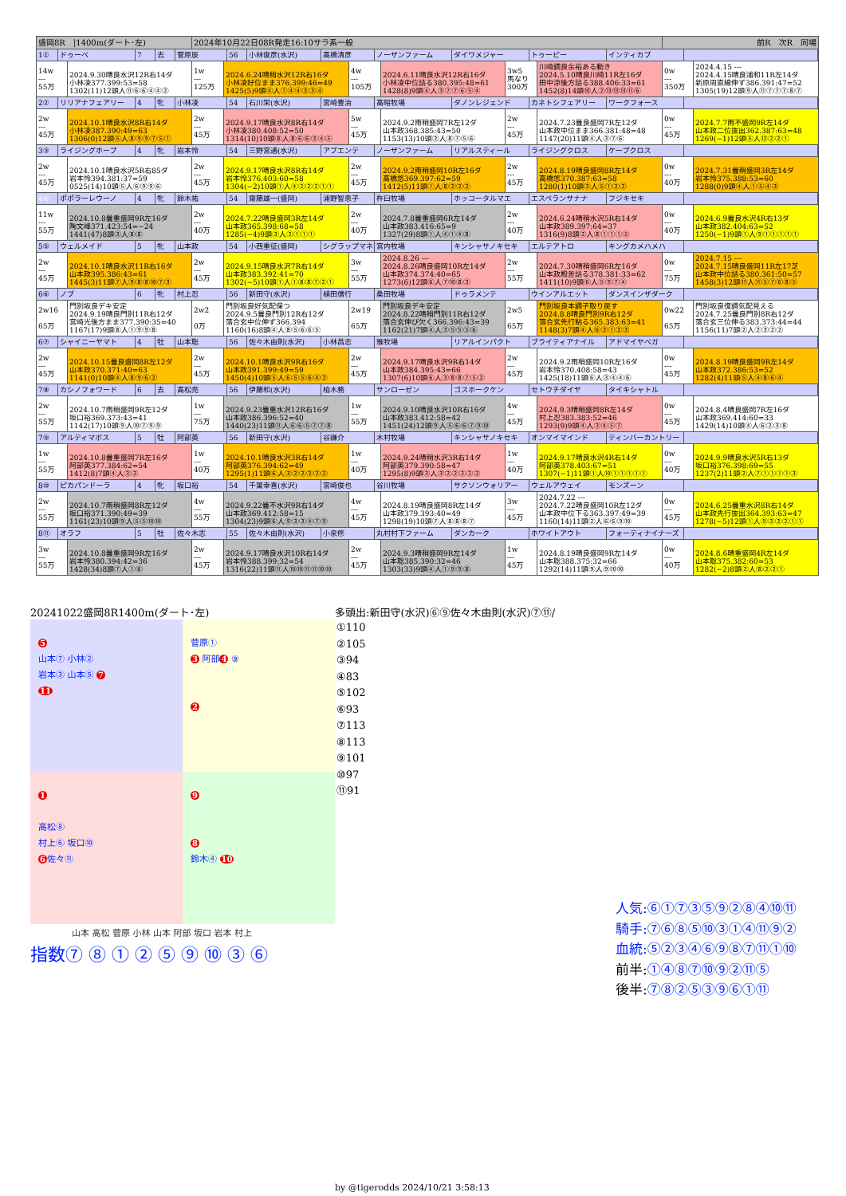| 盛岡8R /1400m(ダート･左) | | 2024年10月22日08R発走16:10サラ系一般 | | | | | | 前R 次R 同場 | |
| / 1① / ドゥーベ / 7 / 去 / 菅原辰 / 56 / 小林俊彦(水沢) / 高橋清彦 / ノーザンファーム / ダイワメジャー / トゥーピー / インティカブ / / | | | | | | | | | |
| 14w --- 55万 | 2024.9.30晴良水沢12R右14ダ 小林凌377.399:53=58 1302(11)12頭人⑪⑥⑥④④② | 1w --- 125万 | 2024.6.24晴稍水沢12R右16ダ 小林凌好位まま376.399:46=49 1425(5)9頭④人①④④③③④ | 4w --- 105万 | 2024.6.11晴良水沢12R右16ダ 小林凌中位詰る380.395:48=61 1428(8)9頭④人③⑦⑦⑥⑤④ | 3w5 馬なり 300万 | 川崎調良余裕ある動き 2024.5.10晴良川崎11R左16ダ 田中涼後方詰る388.406:33=61 1452(8)14頭⑩人②⑬⑬⑬⑪⑥ | 0w --- 350万 | 2024.4.15 --- 2024.4.15晴良浦和11R左14ダ 新原周直線伸ず386.391:47=52 1305(19)12頭⑨人⑪⑦⑦⑦⑧⑦ |
| / 2② / リリアナフェアリー / 4 / 牝 / 小林凌 / 54 / 石川栄(水沢) / 宮崎豊治 / 高昭牧場 / ダノンレジェンド / カネトシフェアリー / ワークフォース / / | | | | | | | | | |
| 2w --- 45万 | 2024.10.1晴良水沢8R右14ダ 小林凌387.390:49=63 1306(0)12頭⑤人⑧⑨⑨⑦⑤① | 2w --- 45万 | 2024.9.17晴良水沢8R右14ダ 小林凌380.408:52=50 1314(10)10頭⑧人⑧⑥⑥③④⑤ | 5w --- 45万 | 2024.9.2雨稍盛岡7R左12ダ 山本政368.385:43=50 1153(13)10頭②人⑧⑦⑤⑥ | 2w --- 45万 | 2024.7.23曇良盛岡7R左12ダ 山本政中位まま366.381:48=48 1147(20)11頭④人③⑦⑥ | 0w --- 45万 | 2024.7.7雨不盛岡9R左14ダ 山本政二位抜出362.387:63=48 1269(−1)12頭⑤人⑫②②① |
| / 3③ / ライジングホープ / 4 / 牝 / 岩本怜 / 54 / 三野宮通(水沢) / アブエンテ / ノーザンファーム / リアルスティール / ライジングクロス / ケープクロス / / | | | | | | | | | |
| 2w --- 45万 | 2024.10.1晴良水沢5R右85ダ 岩本怜394.381:37=59 0525(14)10頭⑤人⑥⑨⑨⑥ | 2w --- 45万 | 2024.9.17晴良水沢8R右14ダ 岩本怜376.403:60=58 1304(−2)10頭①人④②②②①① | 2w --- 45万 | 2024.9.2雨稍盛岡10R左16ダ 高橋悠369.397:62=59 1412(5)11頭①人⑧②②② | 2w --- 45万 | 2024.8.19晴良盛岡8R左14ダ 高橋悠370.387:63=58 1280(1)10頭③人⑤①②② | 0w --- 40万 | 2024.7.31曇稍盛岡3R左14ダ 岩本怜375.388:53=60 1288(0)9頭④人①⑤④③ |
| / 4④ / ポポラーレウーノ / 4 / 牝 / 鈴木祐 / 54 / 齋藤雄一(盛岡) / 浦野智恵子 / 杵臼牧場 / ホッコータルマエ / エスペランサナナ / フジキセキ / / | | | | | | | | | |
| 11w --- 55万 | 2024.10.8曇重盛岡9R左16ダ 陶文峰371.423:54=−24 1441(47)8頭③人⑧⑧ | 2w --- 40万 | 2024.7.22晴良盛岡3R左14ダ 山本政365.398:68=58 1285(−4)9頭③人②①①① | 2w --- 40万 | 2024.7.8曇重盛岡6R左14ダ 山本政383.416:65=9 1327(29)8頭①人④①④⑧ | 2w --- 40万 | 2024.6.24晴稍水沢5R右14ダ 山本政389.397:64=37 1316(9)8頭②人⑧①①①⑤ | 0w --- 40万 | 2024.6.9曇良水沢4R右13ダ 山本政382.404:63=52 1250(−1)9頭①人⑨①①①①① |
| / 5⑤ / ウェルメイド / 5 / 牝 / 山本政 / 54 / 小西重征(盛岡) / シグラップマネ / 宮内牧場 / キンシャサノキセキ / エルテアトロ / キングカメハメハ / / | | | | | | | | | |
| 2w --- 45万 | 2024.10.1晴良水沢11R右16ダ 山本政395.386:43=61 1445(3)11頭⑦人⑨⑧⑧⑩⑦③ | 2w --- 45万 | 2024.9.15晴良水沢7R右14ダ 山本政383.392:41=70 1302(−5)10頭①人①⑧⑧⑦②① | 3w --- 55万 | 2024.8.26 --- 2024.8.26晴良盛岡10R左14ダ 山本政374.374:40=65 1273(6)12頭⑥人⑦⑩⑧③ | 2w --- 55万 | 2024.7.30晴稍盛岡6R左16ダ 山本政殿差詰る378.381:33=62 1411(10)9頭⑥人⑤⑨⑦④ | 0w --- 75万 | 2024.7.15 --- 2024.7.15晴良盛岡11R左17芝 山本政中位詰る380.361:50=57 1458(3)12頭⑪人⑪⑤⑦⑥⑧⑤ |
| / 6⑥ / ノブ / 6 / 牝 / 村上忍 / 56 / 新田守(水沢) / 植田信行 / 桑田牧場 / ドゥラメンテ / ウインアルエット / ダンスインザダーク / / | | | | | | | | | |
| 2w16 65万 | 門別坂良デキ安定 2024.9.19晴良門別11R右12ダ 宮崎光後方まま377.390:35=40 1167(17)9頭⑧人①⑨⑨⑧ | 2w2 0万 | 門別坂良好気配保つ 2024.9.5曇良門別12R右12ダ 落合玄中位伸ず366.394 1160(16)8頭④人⑧⑤⑥⑥⑤ | 2w19 65万 | 門別坂良デキ安定 2024.8.22晴稍門別11R右12ダ 落合玄伸び欠く366.396:43=39 1162(21)7頭④人③⑤⑤⑤⑥ | 2w5 65万 | 門別坂良本調子取り戻す 2024.8.8晴良門別9R右12ダ 落合玄先行粘る365.383:63=41 1148(3)7頭④人⑥②①②③ | 0w22 65万 | 門別坂良復調気配見える 2024.7.25曇良門別8R右12ダ 落合玄三位伸る383.373:44=44 1156(11)7頭②人②③②② |
| / 6⑦ / シャイニーヤマト / 4 / 牡 / 山本聡 / 56 / 佐々木由則(水沢) / 小林昌志 / 雅牧場 / リアルインパクト / ブライティアナイル / アドマイヤベガ / / | | | | | | | | | |
| 2w --- 45万 | 2024.10.15曇良盛岡8R左12ダ 山本政370.371:40=63 1141(0)10頭④人⑧⑨⑥② | 2w --- 45万 | 2024.10.1晴良水沢9R右16ダ 山本政391.399:49=59 1450(4)10頭⑤人⑥⑤⑤⑥④② | 2w --- 45万 | 2024.9.17晴良水沢9R右14ダ 山本政384.395:43=66 1307(6)10頭⑥人③⑧⑧⑦⑤② | 2w --- 45万 | 2024.9.2雨稍盛岡10R左16ダ 岩本怜370.408:58=43 1425(18)11頭⑥人③④④⑥ | 0w --- 45万 | 2024.8.19晴良盛岡9R左14ダ 山本政372.386:53=52 1282(4)11頭⑤人④⑧⑥④ |
| / 7⑧ / カシノフォワード / 6 / 去 / 高松亮 / 56 / 伊藤和(水沢) / 柏木務 / サンローゼン / ゴスホークケン / セトウチダイヤ / タイキシャトル / / | | | | | | | | | |
| 2w --- 55万 | 2024.10.7雨稍盛岡9R左12ダ 坂口裕369.373:43=41 1142(17)10頭⑨人⑩⑦⑨⑨ | 1w --- 75万 | 2024.9.23曇重水沢12R右16ダ 山本政386.396:52=40 1440(23)11頭⑪人⑥⑥⑤⑦⑦⑧ | 1w --- 55万 | 2024.9.10晴良水沢10R右16ダ 山本政383.412:58=42 1451(24)12頭⑨人⑤⑥⑥⑦⑨⑩ | 4w --- 45万 | 2024.9.3晴稍盛岡8R左14ダ 村上忍383.383:52=46 1293(9)9頭④人③④⑤⑦ | 0w --- 45万 | 2024.8.4晴良盛岡7R左16ダ 山本政369.414:60=33 1429(14)10頭④人⑥②③⑧ |
| / 7⑨ / アルティマボス / 5 / 牡 / 阿部英 / 56 / 新田守(水沢) / 谷謙介 / 木村牧場 / キンシャサノキセキ / オンマイマインド / ティンバーカントリー / / | | | | | | | | | |
| 1w --- 55万 | 2024.10.8曇重盛岡7R左16ダ 阿部英377.384:62=54 1412(8)7頭④人③② | 1w --- 40万 | 2024.10.1晴良水沢3R右14ダ 阿部英376.394:62=49 1295(1)11頭⑥人③②②②②② | 1w --- 40万 | 2024.9.24晴稍水沢3R右14ダ 阿部英379.390:58=47 1295(8)9頭③人③②②②②② | 1w --- 40万 | 2024.9.17晴良水沢4R右14ダ 阿部英378.403:67=51 1307(−1)11頭①人⑩①①①①① | 0w --- 40万 | 2024.9.9晴良水沢5R右13ダ 坂口裕376.398:69=55 1237(2)11頭②人⑦①①①①③ |
| / 8⑩ / ピカパンドーラ / 4 / 牝 / 坂口裕 / 54 / 千葉幸喜(水沢) / 宮崎俊也 / 谷川牧場 / サクソンウォリアー / ウェルアウェイ / モンズーン / / | | | | | | | | | |
| 2w --- 55万 | 2024.10.7雨稍盛岡8R左12ダ 坂口裕371.390:49=39 1161(23)10頭⑨人⑤⑤⑩⑩ | 4w --- 55万 | 2024.9.22曇不水沢9R右14ダ 山本政369.412:58=15 1304(23)9頭⑥人⑨③③④⑦⑨ | 4w --- 45万 | 2024.8.19晴良盛岡8R左14ダ 山本政379.393:40=49 1298(19)10頭⑦人⑧⑧⑧⑦ | 3w --- 45万 | 2024.7.22 --- 2024.7.22晴良盛岡10R左12ダ 山本政中位下る363.397:49=39 1160(14)11頭②人⑥⑥⑨⑩ | 0w --- 45万 | 2024.6.25曇重水沢8R右14ダ 山本政先行抜出364.393:63=47 1278(−5)12頭①人⑨③③②①① |
| / 8⑪ / オラフ / 5 / 牡 / 佐々木志 / 55 / 佐々木由則(水沢) / 小泉修 / 丸村村下ファーム / ダンカーク / ホワイトアウト / フォーティナイナーズ / / | | | | | | | | | |
| 3w --- 55万 | 2024.10.8曇重盛岡9R左16ダ 岩本怜380.394:42=36 1428(34)8頭⑦人①⑥ | 2w --- 45万 | 2024.9.17晴良水沢10R右14ダ 岩本怜388.399:32=54 1316(22)11頭⑪人⑩⑩⑪⑪⑩⑩ | 2w --- 45万 | 2024.9.3晴稍盛岡9R左14ダ 山本聡385.390:32=46 1303(33)9頭④人①⑨⑨⑧ | 1w --- 45万 | 2024.8.19晴良盛岡9R左14ダ 山本聡388.375:32=66 1292(14)11頭⑨人⑨⑩⑩ | 0w --- 40万 | 2024.8.6晴重盛岡4R左14ダ 山本聡375.382:60=53 1282(−2)8頭②人⑧②②① |
20241022盛岡8R1400m(ダート･左) 多頭出:新田守(水沢)⑥⑨佐々木由則(水沢)⑦⑪/
5
山本⑦ 小林②
岩本③ 山本⑤ 7
11
菅原①
3 阿部4 ⑨
2
1
高松⑧
村上⑥ 坂口⑩
6佐々⑪
9
8
鈴木④ 10
山本 高松 菅原 小林 山本 阿部 坂口 岩本 村上
指数⑦ ⑧ ① ② ⑤ ⑨ ⑩ ③ ⑥
①110
②105
③94
④83
⑤102
⑥93
⑦113
⑧113
⑨101
⑩97
⑪91
人気:⑥①⑦③⑤⑨②⑧④⑩⑪
騎手:⑦⑥⑧⑤⑩③①④⑪⑨②
血統:⑤②③④⑥⑨⑧⑦⑪①⑩
前半: ①④⑧⑦⑩⑨②⑪⑤
後半: ⑦⑧②⑤③⑨⑥①⑪
by @tigerodds 2024/10/21 3:58:13